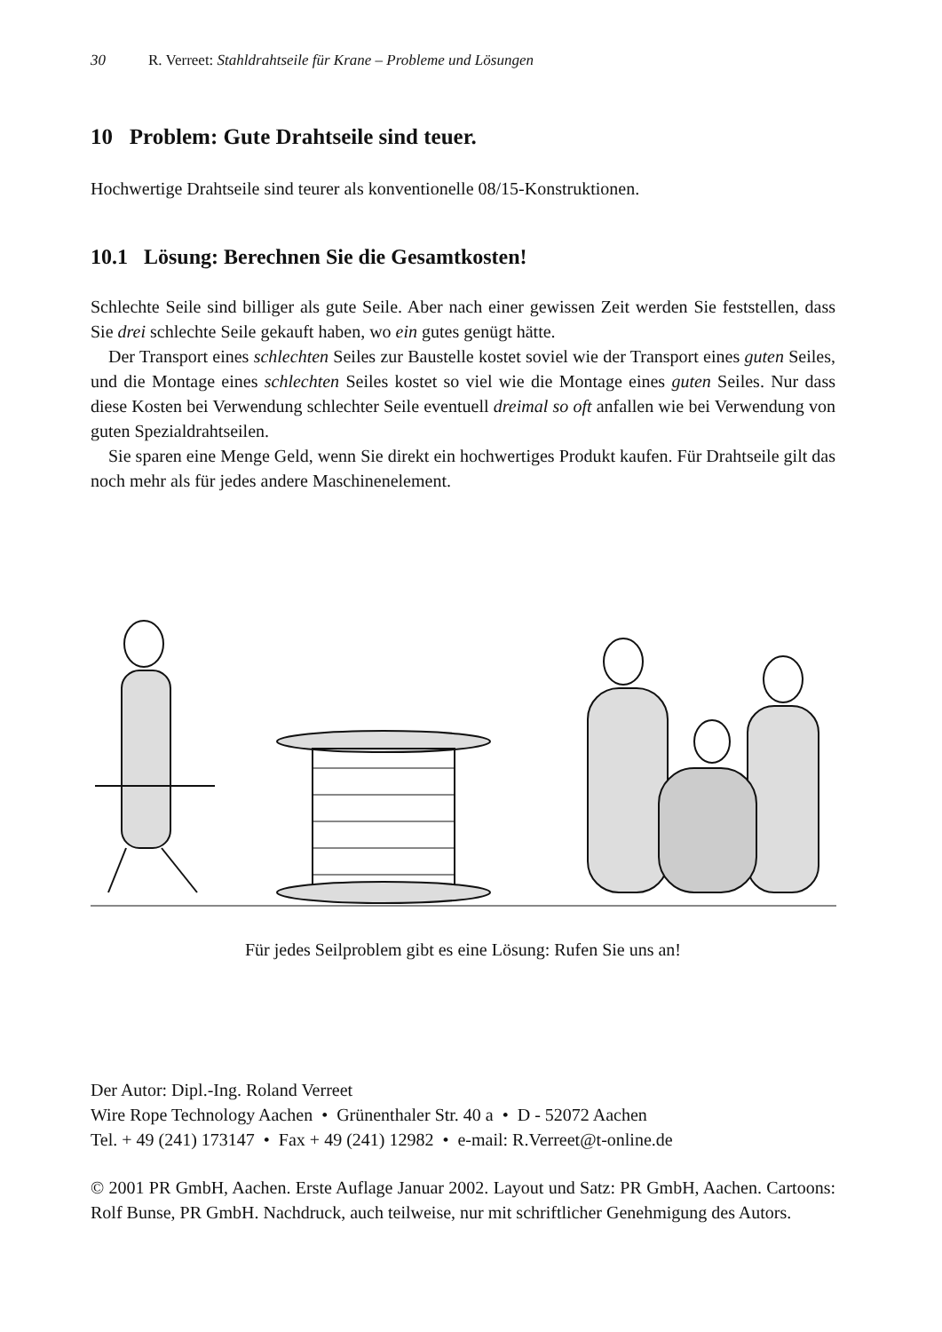30 R. Verreet: Stahldrahtseile für Krane – Probleme und Lösungen
10 Problem: Gute Drahtseile sind teuer.
Hochwertige Drahtseile sind teurer als konventionelle 08/15-Konstruktionen.
10.1 Lösung: Berechnen Sie die Gesamtkosten!
Schlechte Seile sind billiger als gute Seile. Aber nach einer gewissen Zeit werden Sie feststellen, dass Sie drei schlechte Seile gekauft haben, wo ein gutes genügt hätte.
Der Transport eines schlechten Seiles zur Baustelle kostet soviel wie der Transport eines guten Seiles, und die Montage eines schlechten Seiles kostet so viel wie die Montage eines guten Seiles. Nur dass diese Kosten bei Verwendung schlechter Seile eventuell dreimal so oft anfallen wie bei Verwendung von guten Spezialdrahtseilen.
Sie sparen eine Menge Geld, wenn Sie direkt ein hochwertiges Produkt kaufen. Für Drahtseile gilt das noch mehr als für jedes andere Maschinenelement.
Für jedes Seilproblem gibt es eine Lösung: Rufen Sie uns an!
Der Autor: Dipl.-Ing. Roland Verreet
Wire Rope Technology Aachen • Grünenthaler Str. 40 a • D - 52072 Aachen
Tel. + 49 (241) 173147 • Fax + 49 (241) 12982 • e-mail: R.Verreet@t-online.de
© 2001 PR GmbH, Aachen. Erste Auflage Januar 2002. Layout und Satz: PR GmbH, Aachen. Cartoons: Rolf Bunse, PR GmbH. Nachdruck, auch teilweise, nur mit schriftlicher Genehmigung des Autors.